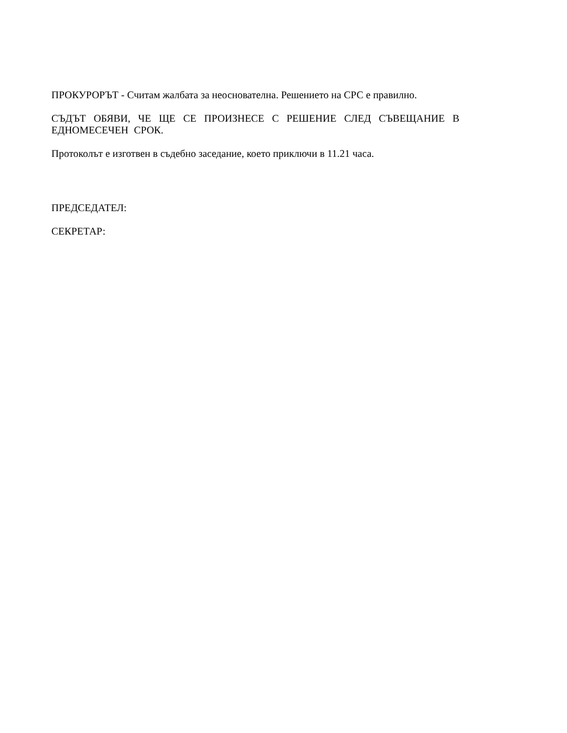ПРОКУРОРЪТ - Считам жалбата за неоснователна. Решението на СРС е правилно.
СЪДЪТ ОБЯВИ, ЧЕ ЩЕ СЕ ПРОИЗНЕСЕ С РЕШЕНИЕ СЛЕД СЪВЕЩАНИЕ В ЕДНОМЕСЕЧЕН СРОК.
Протоколът е изготвен в съдебно заседание, което приключи в 11.21 часа.
ПРЕДСЕДАТЕЛ:
СЕКРЕТАР: